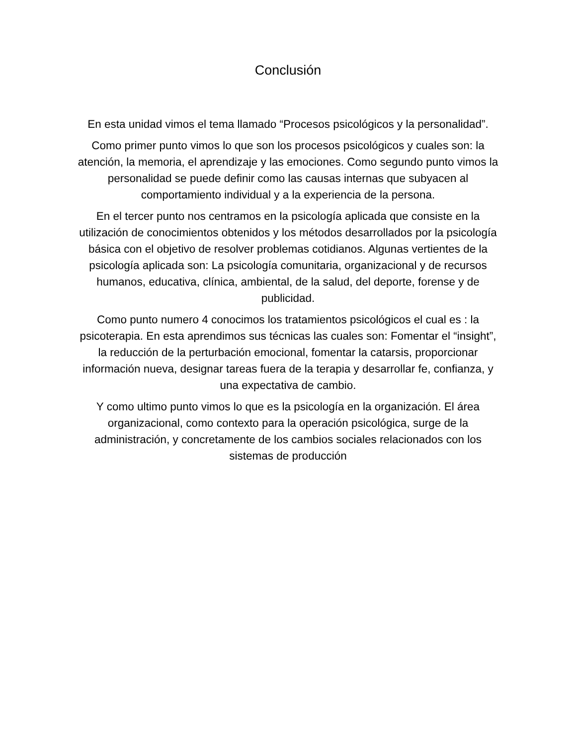Conclusión
En esta unidad vimos el tema llamado “Procesos psicológicos y la personalidad”.
Como primer punto vimos lo que son los procesos psicológicos y cuales son: la atención, la memoria, el aprendizaje y las emociones. Como segundo punto vimos la personalidad se puede definir como las causas internas que subyacen al comportamiento individual y a la experiencia de la persona.
En el tercer punto nos centramos en la psicología aplicada que consiste en la utilización de conocimientos obtenidos y los métodos desarrollados por la psicología básica con el objetivo de resolver problemas cotidianos. Algunas vertientes de la psicología aplicada son: La psicología comunitaria, organizacional y de recursos humanos, educativa, clínica, ambiental, de la salud, del deporte, forense y de publicidad.
Como punto numero 4 conocimos los tratamientos psicológicos el cual es : la psicoterapia. En esta aprendimos sus técnicas las cuales son: Fomentar el “insight”, la reducción de la perturbación emocional, fomentar la catarsis, proporcionar información nueva, designar tareas fuera de la terapia y desarrollar fe, confianza, y una expectativa de cambio.
Y como ultimo punto vimos lo que es la psicología en la organización. El área organizacional, como contexto para la operación psicológica, surge de la administración, y concretamente de los cambios sociales relacionados con los sistemas de producción